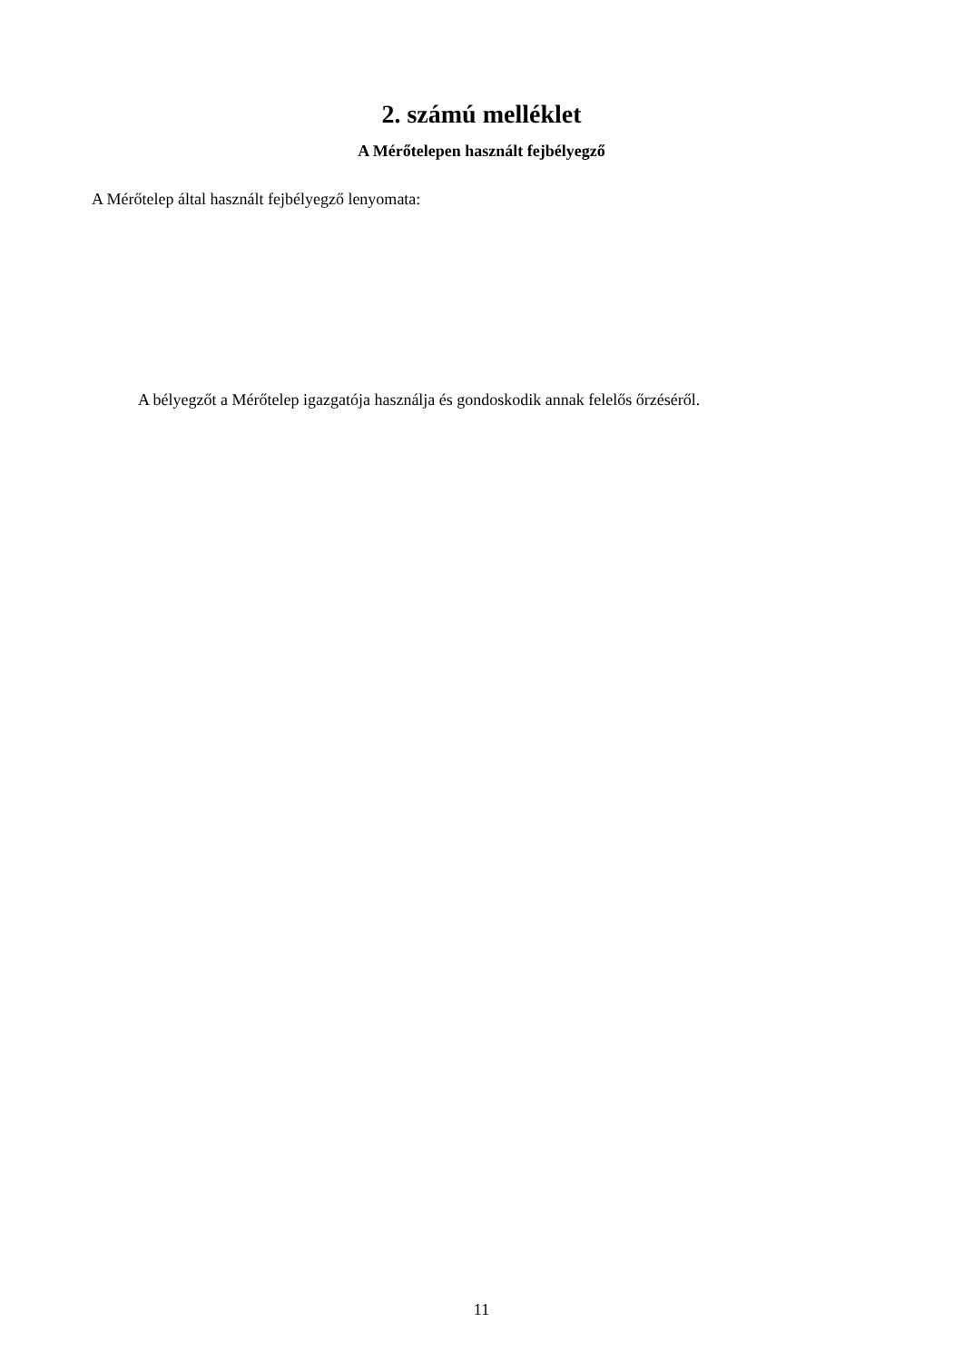2. számú melléklet
A Mérőtelepen használt fejbélyegző
A Mérőtelep által használt fejbélyegző lenyomata:
A bélyegzőt a Mérőtelep igazgatója használja és gondoskodik annak felelős őrzéséről.
11